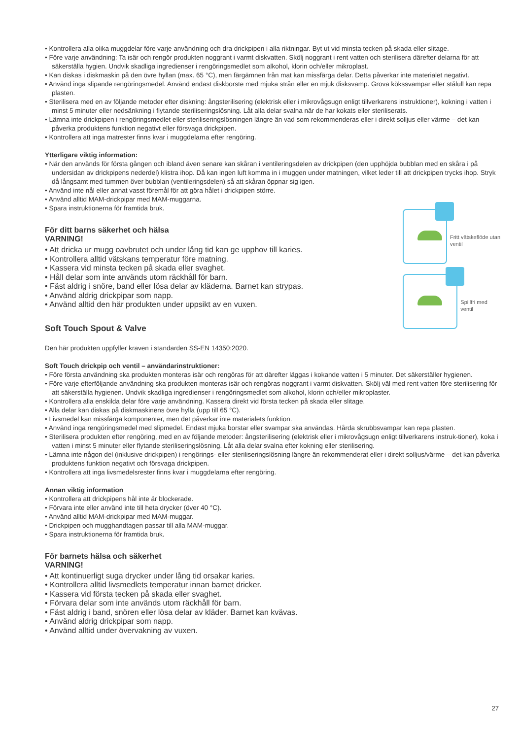• Kontrollera alla olika muggdelar före varje användning och dra drickpipen i alla riktningar. Byt ut vid minsta tecken på skada eller slitage.
• Före varje användning: Ta isär och rengör produkten noggrant i varmt diskvatten. Skölj noggrant i rent vatten och sterilisera därefter delarna för att säkerställa hygien. Undvik skadliga ingredienser i rengöringsmedlet som alkohol, klorin och/eller mikroplast.
• Kan diskas i diskmaskin på den övre hyllan (max. 65 °C), men färgämnen från mat kan missfärga delar. Detta påverkar inte materialet negativt.
• Använd inga slipande rengöringsmedel. Använd endast diskborste med mjuka strån eller en mjuk disksvamp. Grova kökssvampar eller stålull kan repa plasten.
• Sterilisera med en av följande metoder efter diskning: ångsterilisering (elektrisk eller i mikrovågsugn enligt tillverkarens instruktioner), kokning i vatten i minst 5 minuter eller nedsänkning i flytande steriliseringslösning. Låt alla delar svalna när de har kokats eller steriliserats.
• Lämna inte drickpipen i rengöringsmedlet eller steriliseringslösningen längre än vad som rekommenderas eller i direkt solljus eller värme – det kan påverka produktens funktion negativt eller försvaga drickpipen.
• Kontrollera att inga matrester finns kvar i muggdelarna efter rengöring.
Ytterligare viktig information:
• När den används för första gången och ibland även senare kan skåran i ventileringsdelen av drickpipen (den upphöjda bubblan med en skåra i på undersidan av drickpipens nederdel) klistra ihop. Då kan ingen luft komma in i muggen under matningen, vilket leder till att drickpipen trycks ihop. Stryk då långsamt med tummen över bubblan (ventileringsdelen) så att skåran öppnar sig igen.
• Använd inte nål eller annat vasst föremål för att göra hålet i drickpipen större.
• Använd alltid MAM-drickpipar med MAM-muggarna.
• Spara instruktionerna för framtida bruk.
För ditt barns säkerhet och hälsa
VARNING!
• Att dricka ur mugg oavbrutet och under lång tid kan ge upphov till karies.
• Kontrollera alltid vätskans temperatur före matning.
• Kassera vid minsta tecken på skada eller svaghet.
• Håll delar som inte används utom räckhåll för barn.
• Fäst aldrig i snöre, band eller lösa delar av kläderna. Barnet kan strypas.
• Använd aldrig drickpipar som napp.
• Använd alltid den här produkten under uppsikt av en vuxen.
Soft Touch Spout & Valve
Den här produkten uppfyller kraven i standarden SS-EN 14350:2020.
Fritt vätskeflöde utan ventil
Spillfri med ventil
Soft Touch drickpip och ventil – användarinstruktioner:
• Före första användning ska produkten monteras isär och rengöras för att därefter läggas i kokande vatten i 5 minuter. Det säkerställer hygienen.
• Före varje efterföljande användning ska produkten monteras isär och rengöras noggrant i varmt diskvatten. Skölj väl med rent vatten före sterilisering för att säkerställa hygienen. Undvik skadliga ingredienser i rengöringsmedlet som alkohol, klorin och/eller mikroplaster.
• Kontrollera alla enskilda delar före varje användning. Kassera direkt vid första tecken på skada eller slitage.
• Alla delar kan diskas på diskmaskinens övre hylla (upp till 65 °C).
• Livsmedel kan missfärga komponenter, men det påverkar inte materialets funktion.
• Använd inga rengöringsmedel med slipmedel. Endast mjuka borstar eller svampar ska användas. Hårda skrubbsvampar kan repa plasten.
• Sterilisera produkten efter rengöring, med en av följande metoder: ångsterilisering (elektrisk eller i mikrovågsugn enligt tillverkarens instruk-tioner), koka i vatten i minst 5 minuter eller flytande steriliseringslösning. Låt alla delar svalna efter kokning eller sterilisering.
• Lämna inte någon del (inklusive drickpipen) i rengörings- eller steriliseringslösning längre än rekommenderat eller i direkt solljus/värme – det kan påverka produktens funktion negativt och försvaga drickpipen.
• Kontrollera att inga livsmedelsrester finns kvar i muggdelarna efter rengöring.
Annan viktig information
• Kontrollera att drickpipens hål inte är blockerade.
• Förvara inte eller använd inte till heta drycker (över 40 °C).
• Använd alltid MAM-drickpipar med MAM-muggar.
• Drickpipen och mugghandtagen passar till alla MAM-muggar.
• Spara instruktionerna för framtida bruk.
För barnets hälsa och säkerhet
VARNING!
• Att kontinuerligt suga drycker under lång tid orsakar karies.
• Kontrollera alltid livsmedlets temperatur innan barnet dricker.
• Kassera vid första tecken på skada eller svaghet.
• Förvara delar som inte används utom räckhåll för barn.
• Fäst aldrig i band, snören eller lösa delar av kläder. Barnet kan kvävas.
• Använd aldrig drickpipar som napp.
• Använd alltid under övervakning av vuxen.
27